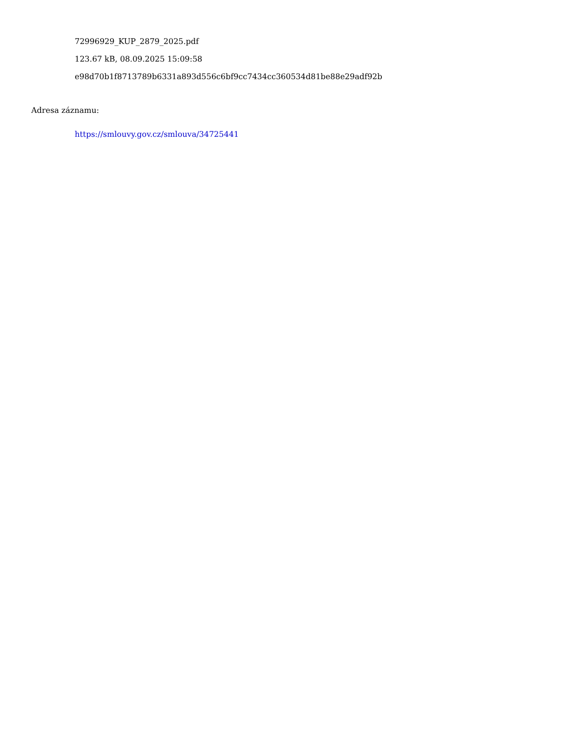72996929_KUP_2879_2025.pdf
123.67 kB, 08.09.2025 15:09:58
e98d70b1f8713789b6331a893d556c6bf9cc7434cc360534d81be88e29adf92b
Adresa záznamu:
https://smlouvy.gov.cz/smlouva/34725441